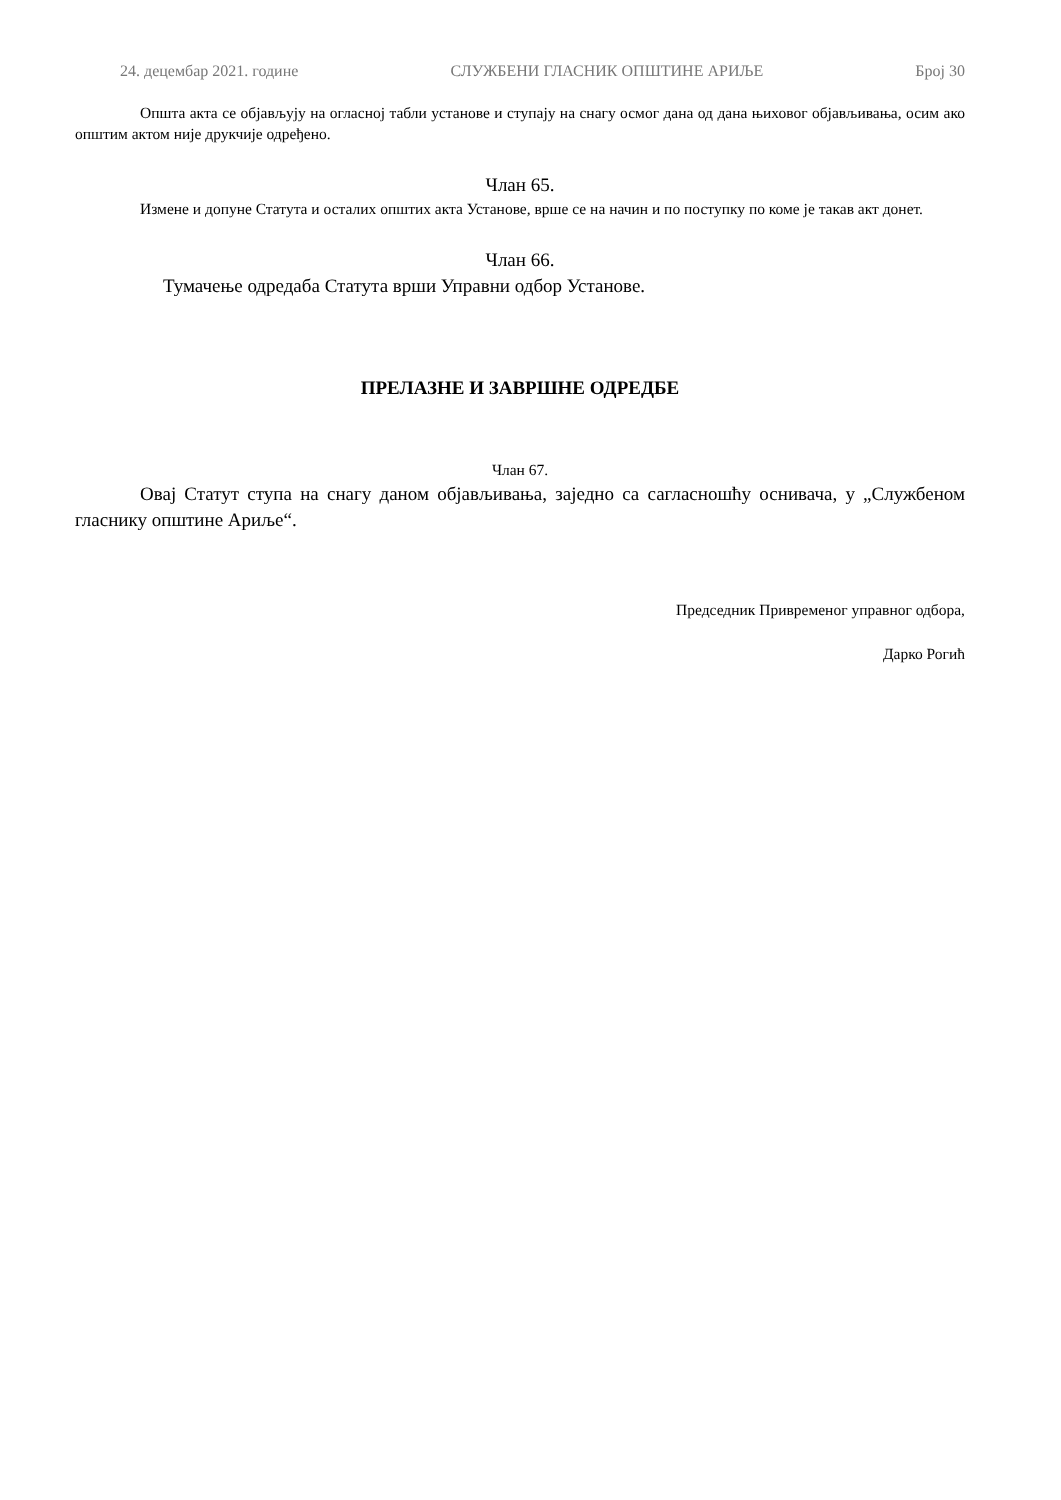24. децембар 2021. године СЛУЖБЕНИ ГЛАСНИК ОПШТИНЕ АРИЉЕ Број 30
Општа акта се објављују на огласној табли установе и ступају на снагу осмог дана од дана њиховог објављивања, осим ако општим актом није друкчије одређено.
Члан 65.
Измене и допуне Статута и осталих општих акта Установе, врше се на начин и по поступку по коме је такав акт донет.
Члан 66.
Тумачење одредаба Статута врши Управни одбор Установе.
ПРЕЛАЗНЕ И ЗАВРШНЕ ОДРЕДБЕ
Члан 67.
Овај Статут ступа на снагу даном објављивања, заједно са сагласношћу оснивача, у „Службеном гласнику општине Ариље“.
Председник Привременог управног одбора,
Дарко Рогић